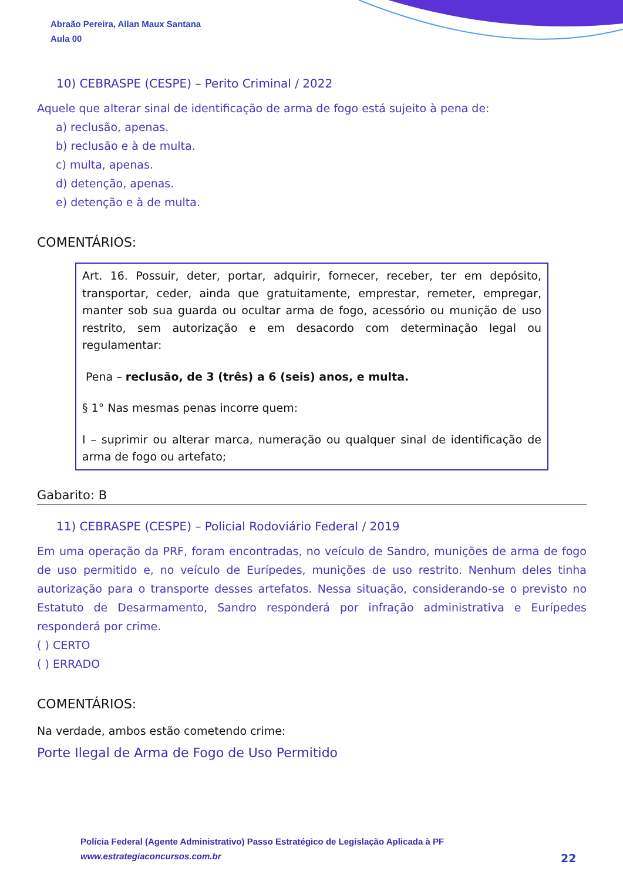Abraão Pereira, Allan Maux Santana
Aula 00
10) CEBRASPE (CESPE) – Perito Criminal / 2022
Aquele que alterar sinal de identificação de arma de fogo está sujeito à pena de:
a) reclusão, apenas.
b) reclusão e à de multa.
c) multa, apenas.
d) detenção, apenas.
e) detenção e à de multa.
COMENTÁRIOS:
Art. 16. Possuir, deter, portar, adquirir, fornecer, receber, ter em depósito, transportar, ceder, ainda que gratuitamente, emprestar, remeter, empregar, manter sob sua guarda ou ocultar arma de fogo, acessório ou munição de uso restrito, sem autorização e em desacordo com determinação legal ou regulamentar:
Pena – reclusão, de 3 (três) a 6 (seis) anos, e multa.
§ 1° Nas mesmas penas incorre quem:
I – suprimir ou alterar marca, numeração ou qualquer sinal de identificação de arma de fogo ou artefato;
Gabarito: B
11) CEBRASPE (CESPE) – Policial Rodoviário Federal / 2019
Em uma operação da PRF, foram encontradas, no veículo de Sandro, munições de arma de fogo de uso permitido e, no veículo de Eurípedes, munições de uso restrito. Nenhum deles tinha autorização para o transporte desses artefatos. Nessa situação, considerando-se o previsto no Estatuto de Desarmamento, Sandro responderá por infração administrativa e Eurípedes responderá por crime.
( ) CERTO
( ) ERRADO
COMENTÁRIOS:
Na verdade, ambos estão cometendo crime:
Porte Ilegal de Arma de Fogo de Uso Permitido
Polícia Federal (Agente Administrativo) Passo Estratégico de Legislação Aplicada à PF
www.estrategiaconcursos.com.br
22